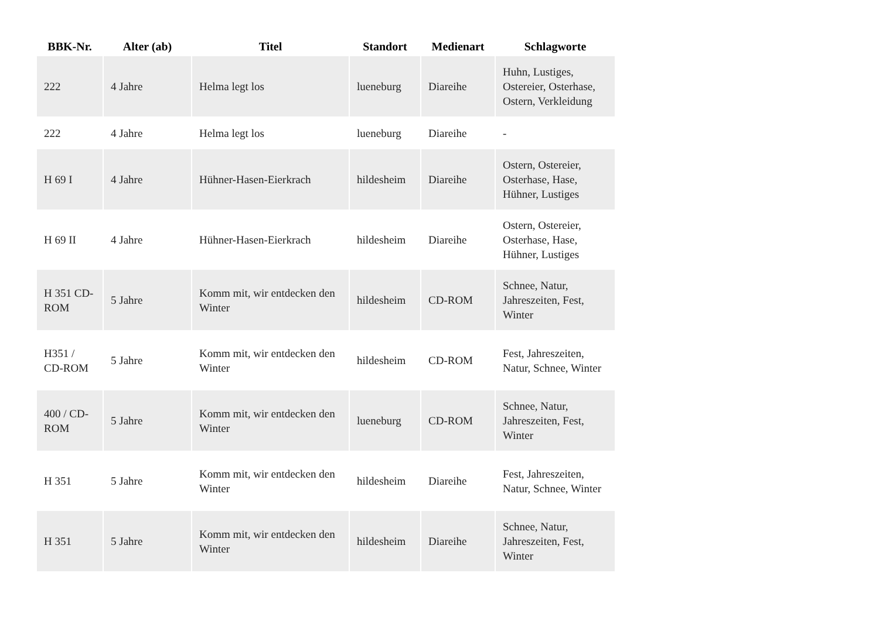| BBK-Nr. | Alter (ab) | Titel | Standort | Medienart | Schlagworte |
| --- | --- | --- | --- | --- | --- |
| 222 | 4 Jahre | Helma legt los | lueneburg | Diareihe | Huhn, Lustiges, Ostereier, Osterhase, Ostern, Verkleidung |
| 222 | 4 Jahre | Helma legt los | lueneburg | Diareihe | - |
| H 69 I | 4 Jahre | Hühner-Hasen-Eierkrach | hildesheim | Diareihe | Ostern, Ostereier, Osterhase, Hase, Hühner, Lustiges |
| H 69 II | 4 Jahre | Hühner-Hasen-Eierkrach | hildesheim | Diareihe | Ostern, Ostereier, Osterhase, Hase, Hühner, Lustiges |
| H 351 CD-ROM | 5 Jahre | Komm mit, wir entdecken den Winter | hildesheim | CD-ROM | Schnee, Natur, Jahreszeiten, Fest, Winter |
| H351 / CD-ROM | 5 Jahre | Komm mit, wir entdecken den Winter | hildesheim | CD-ROM | Fest, Jahreszeiten, Natur, Schnee, Winter |
| 400 / CD-ROM | 5 Jahre | Komm mit, wir entdecken den Winter | lueneburg | CD-ROM | Schnee, Natur, Jahreszeiten, Fest, Winter |
| H 351 | 5 Jahre | Komm mit, wir entdecken den Winter | hildesheim | Diareihe | Fest, Jahreszeiten, Natur, Schnee, Winter |
| H 351 | 5 Jahre | Komm mit, wir entdecken den Winter | hildesheim | Diareihe | Schnee, Natur, Jahreszeiten, Fest, Winter |